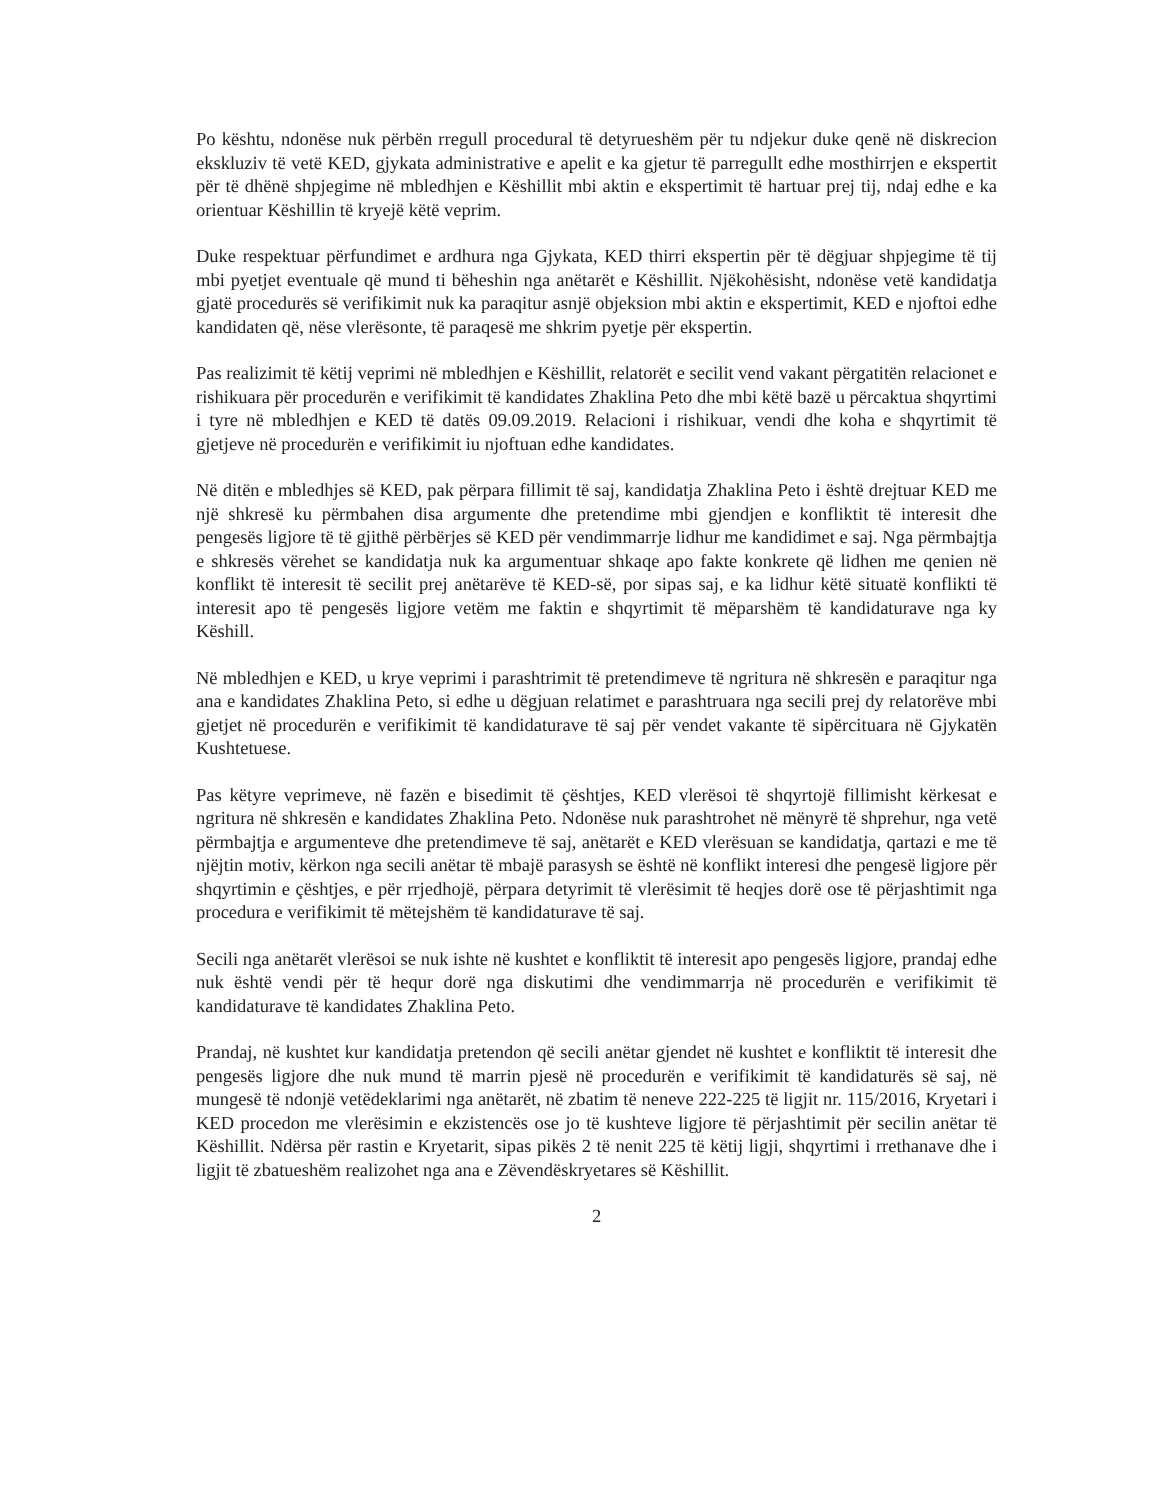Po kështu, ndonëse nuk përbën rregull procedural të detyrueshëm për tu ndjekur duke qenë në diskrecion ekskluziv të vetë KED, gjykata administrative e apelit e ka gjetur të parregullt edhe mosthirrjen e ekspertit për të dhënë shpjegime në mbledhjen e Këshillit mbi aktin e ekspertimit të hartuar prej tij, ndaj edhe e ka orientuar Këshillin të kryejë këtë veprim.
Duke respektuar përfundimet e ardhura nga Gjykata, KED thirri ekspertin për të dëgjuar shpjegime të tij mbi pyetjet eventuale që mund ti bëheshin nga anëtarët e Këshillit. Njëkohësisht, ndonëse vetë kandidatja gjatë procedurës së verifikimit nuk ka paraqitur asnjë objeksion mbi aktin e ekspertimit, KED e njoftoi edhe kandidaten që, nëse vlerësonte, të paraqesë me shkrim pyetje për ekspertin.
Pas realizimit të këtij veprimi në mbledhjen e Këshillit, relatorët e secilit vend vakant përgatitën relacionet e rishikuara për procedurën e verifikimit të kandidates Zhaklina Peto dhe mbi këtë bazë u përcaktua shqyrtimi i tyre në mbledhjen e KED të datës 09.09.2019. Relacioni i rishikuar, vendi dhe koha e shqyrtimit të gjetjeve në procedurën e verifikimit iu njoftuan edhe kandidates.
Në ditën e mbledhjes së KED, pak përpara fillimit të saj, kandidatja Zhaklina Peto i është drejtuar KED me një shkresë ku përmbahen disa argumente dhe pretendime mbi gjendjen e konfliktit të interesit dhe pengesës ligjore të të gjithë përbërjes së KED për vendimmarrje lidhur me kandidimet e saj. Nga përmbajtja e shkresës vërehet se kandidatja nuk ka argumentuar shkaqe apo fakte konkrete që lidhen me qenien në konflikt të interesit të secilit prej anëtarëve të KED-së, por sipas saj, e ka lidhur këtë situatë konflikti të interesit apo të pengesës ligjore vetëm me faktin e shqyrtimit të mëparshëm të kandidaturave nga ky Këshill.
Në mbledhjen e KED, u krye veprimi i parashtrimit të pretendimeve të ngritura në shkresën e paraqitur nga ana e kandidates Zhaklina Peto, si edhe u dëgjuan relatimet e parashtruara nga secili prej dy relatorëve mbi gjetjet në procedurën e verifikimit të kandidaturave të saj për vendet vakante të sipërcituara në Gjykatën Kushtetuese.
Pas këtyre veprimeve, në fazën e bisedimit të çështjes, KED vlerësoi të shqyrtojë fillimisht kërkesat e ngritura në shkresën e kandidates Zhaklina Peto. Ndonëse nuk parashtrohet në mënyrë të shprehur, nga vetë përmbajtja e argumenteve dhe pretendimeve të saj, anëtarët e KED vlerësuan se kandidatja, qartazi e me të njëjtin motiv, kërkon nga secili anëtar të mbajë parasysh se është në konflikt interesi dhe pengesë ligjore për shqyrtimin e çështjes, e për rrjedhojë, përpara detyrimit të vlerësimit të heqjes dorë ose të përjashtimit nga procedura e verifikimit të mëtejshëm të kandidaturave të saj.
Secili nga anëtarët vlerësoi se nuk ishte në kushtet e konfliktit të interesit apo pengesës ligjore, prandaj edhe nuk është vendi për të hequr dorë nga diskutimi dhe vendimmarrja në procedurën e verifikimit të kandidaturave të kandidates Zhaklina Peto.
Prandaj, në kushtet kur kandidatja pretendon që secili anëtar gjendet në kushtet e konfliktit të interesit dhe pengesës ligjore dhe nuk mund të marrin pjesë në procedurën e verifikimit të kandidaturës së saj, në mungesë të ndonjë vetëdeklarimi nga anëtarët, në zbatim të neneve 222-225 të ligjit nr. 115/2016, Kryetari i KED procedon me vlerësimin e ekzistencës ose jo të kushteve ligjore të përjashtimit për secilin anëtar të Këshillit. Ndërsa për rastin e Kryetarit, sipas pikës 2 të nenit 225 të këtij ligji, shqyrtimi i rrethanave dhe i ligjit të zbatueshëm realizohet nga ana e Zëvendëskryetares së Këshillit.
2